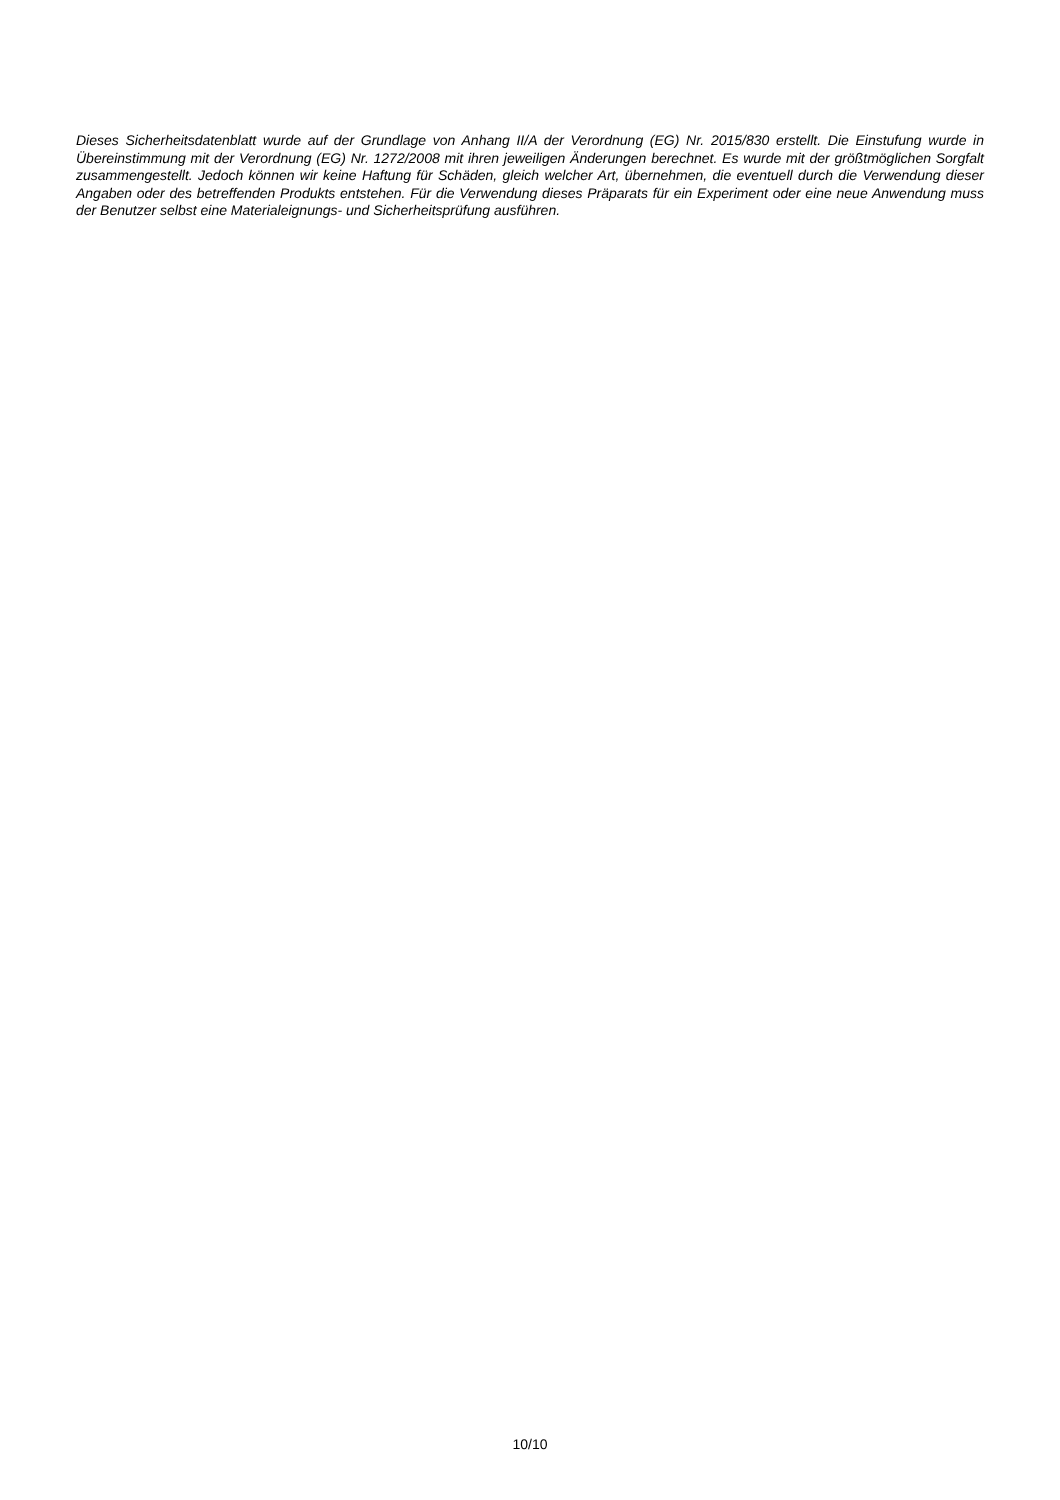Dieses Sicherheitsdatenblatt wurde auf der Grundlage von Anhang II/A der Verordnung (EG) Nr. 2015/830 erstellt. Die Einstufung wurde in Übereinstimmung mit der Verordnung (EG) Nr. 1272/2008 mit ihren jeweiligen Änderungen berechnet. Es wurde mit der größtmöglichen Sorgfalt zusammengestellt. Jedoch können wir keine Haftung für Schäden, gleich welcher Art, übernehmen, die eventuell durch die Verwendung dieser Angaben oder des betreffenden Produkts entstehen. Für die Verwendung dieses Präparats für ein Experiment oder eine neue Anwendung muss der Benutzer selbst eine Materialeignungs- und Sicherheitsprüfung ausführen.
10/10